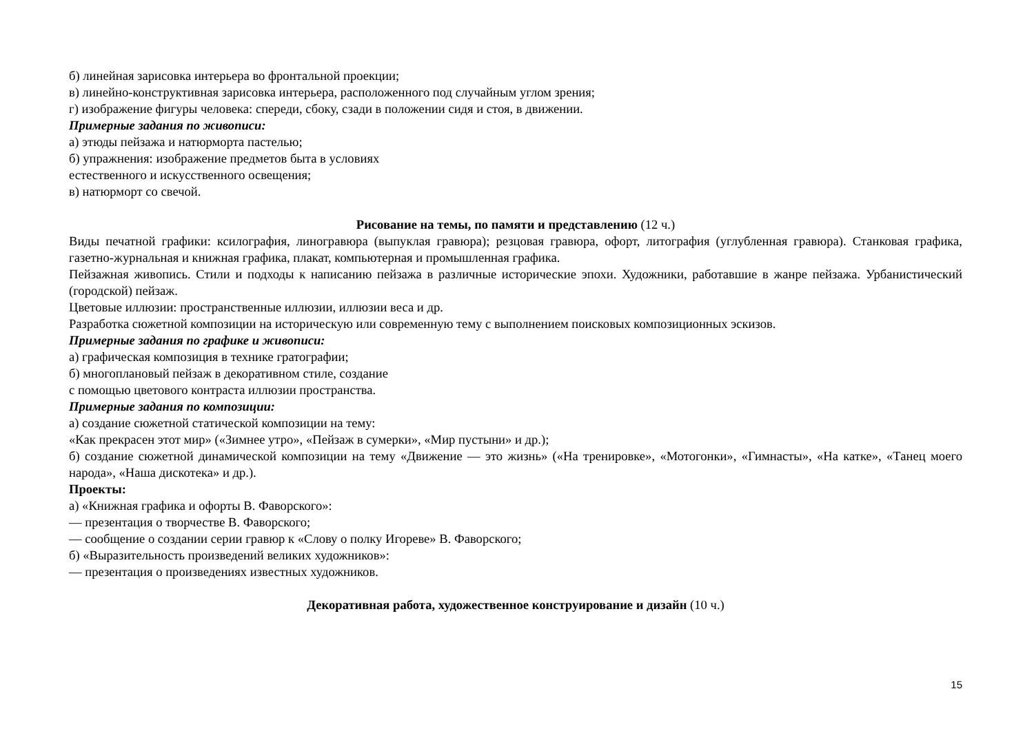б) линейная зарисовка интерьера во фронтальной проекции;
в) линейно-конструктивная зарисовка интерьера, расположенного под случайным углом зрения;
г) изображение фигуры человека: спереди, сбоку, сзади в положении сидя и стоя, в движении.
Примерные задания по живописи:
а) этюды пейзажа и натюрморта пастелью;
б) упражнения: изображение предметов быта в условиях
естественного и искусственного освещения;
в) натюрморт со свечой.
Рисование на темы, по памяти и представлению (12 ч.)
Виды печатной графики: ксилография, линогравюра (выпуклая гравюра); резцовая гравюра, офорт, литография (углубленная гравюра). Станковая графика, газетно-журнальная и книжная графика, плакат, компьютерная и промышленная графика.
Пейзажная живопись. Стили и подходы к написанию пейзажа в различные исторические эпохи. Художники, работавшие в жанре пейзажа. Урбанистический (городской) пейзаж.
Цветовые иллюзии: пространственные иллюзии, иллюзии веса и др.
Разработка сюжетной композиции на историческую или современную тему с выполнением поисковых композиционных эскизов.
Примерные задания по графике и живописи:
а) графическая композиция в технике гратографии;
б) многоплановый пейзаж в декоративном стиле, создание
с помощью цветового контраста иллюзии пространства.
Примерные задания по композиции:
а) создание сюжетной статической композиции на тему:
«Как прекрасен этот мир» («Зимнее утро», «Пейзаж в сумерки», «Мир пустыни» и др.);
б) создание сюжетной динамической композиции на тему «Движение — это жизнь» («На тренировке», «Мотогонки», «Гимнасты», «На катке», «Танец моего народа», «Наша дискотека» и др.).
Проекты:
а) «Книжная графика и офорты В. Фаворского»:
— презентация о творчестве В. Фаворского;
— сообщение о создании серии гравюр к «Слову о полку Игореве» В. Фаворского;
б) «Выразительность произведений великих художников»:
— презентация о произведениях известных художников.
Декоративная работа, художественное конструирование и дизайн (10 ч.)
15